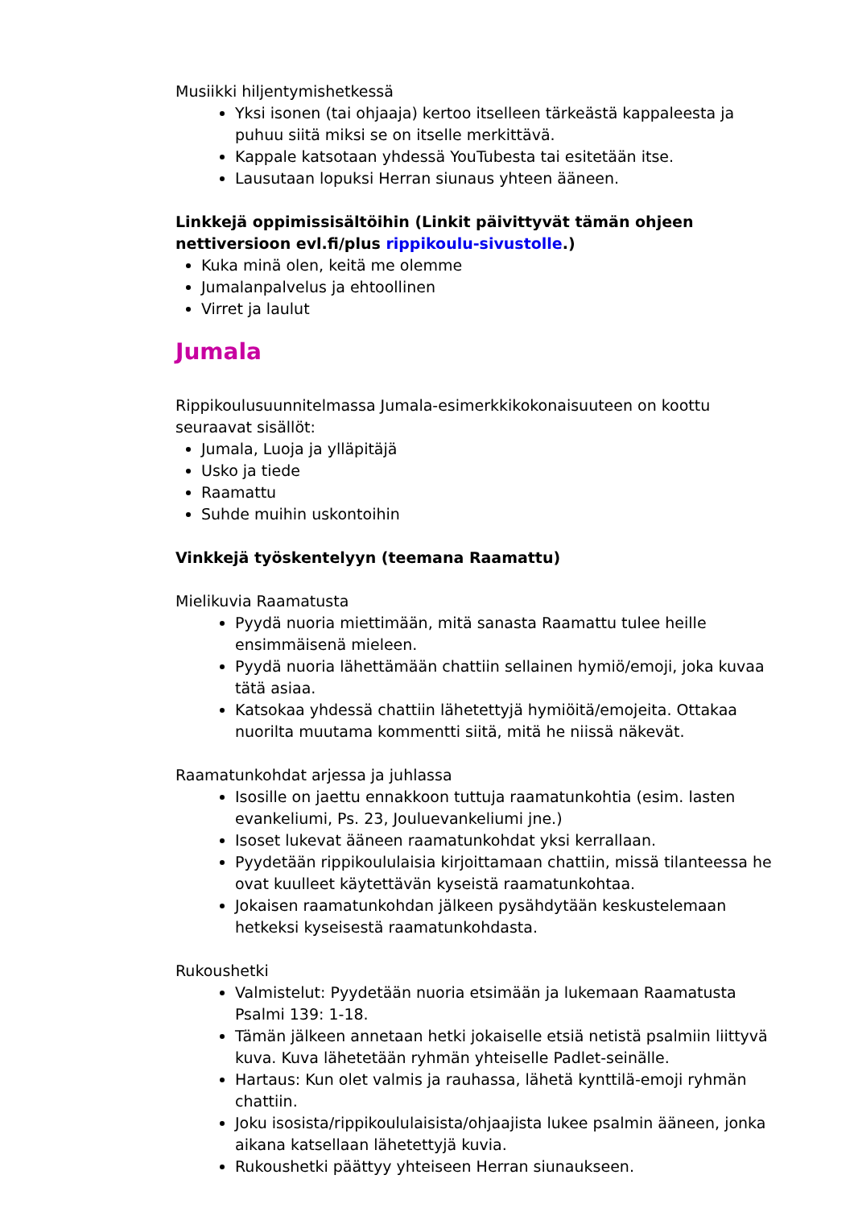Musiikki hiljentymishetkessä
Yksi isonen (tai ohjaaja) kertoo itselleen tärkeästä kappaleesta ja puhuu siitä miksi se on itselle merkittävä.
Kappale katsotaan yhdessä YouTubesta tai esitetään itse.
Lausutaan lopuksi Herran siunaus yhteen ääneen.
Linkkejä oppimissisältöihin (Linkit päivittyvät tämän ohjeen nettiversioon evl.fi/plus rippikoulu-sivustolle.)
Kuka minä olen, keitä me olemme
Jumalanpalvelus ja ehtoollinen
Virret ja laulut
Jumala
Rippikoulusuunnitelmassa Jumala-esimerkkikokonaisuuteen on koottu seuraavat sisällöt:
Jumala, Luoja ja ylläpitäjä
Usko ja tiede
Raamattu
Suhde muihin uskontoihin
Vinkkejä työskentelyyn (teemana Raamattu)
Mielikuvia Raamatusta
Pyydä nuoria miettimään, mitä sanasta Raamattu tulee heille ensimmäisenä mieleen.
Pyydä nuoria lähettämään chattiin sellainen hymiö/emoji, joka kuvaa tätä asiaa.
Katsokaa yhdessä chattiin lähetettyjä hymiöitä/emojeita. Ottakaa nuorilta muutama kommentti siitä, mitä he niissä näkevät.
Raamatunkohdat arjessa ja juhlassa
Isosille on jaettu ennakkoon tuttuja raamatunkohtia (esim. lasten evankeliumi, Ps. 23, Jouluevankeliumi jne.)
Isoset lukevat ääneen raamatunkohdat yksi kerrallaan.
Pyydetään rippikoululaisia kirjoittamaan chattiin, missä tilanteessa he ovat kuulleet käytettävän kyseistä raamatunkohtaa.
Jokaisen raamatunkohdan jälkeen pysähdytään keskustelemaan hetkeksi kyseisestä raamatunkohdasta.
Rukoushetki
Valmistelut: Pyydetään nuoria etsimään ja lukemaan Raamatusta Psalmi 139: 1-18.
Tämän jälkeen annetaan hetki jokaiselle etsiä netistä psalmiin liittyvä kuva. Kuva lähetetään ryhmän yhteiselle Padlet-seinälle.
Hartaus: Kun olet valmis ja rauhassa, lähetä kynttilä-emoji ryhmän chattiin.
Joku isosista/rippikoululaisista/ohjaajista lukee psalmin ääneen, jonka aikana katsellaan lähetettyjä kuvia.
Rukoushetki päättyy yhteiseen Herran siunaukseen.